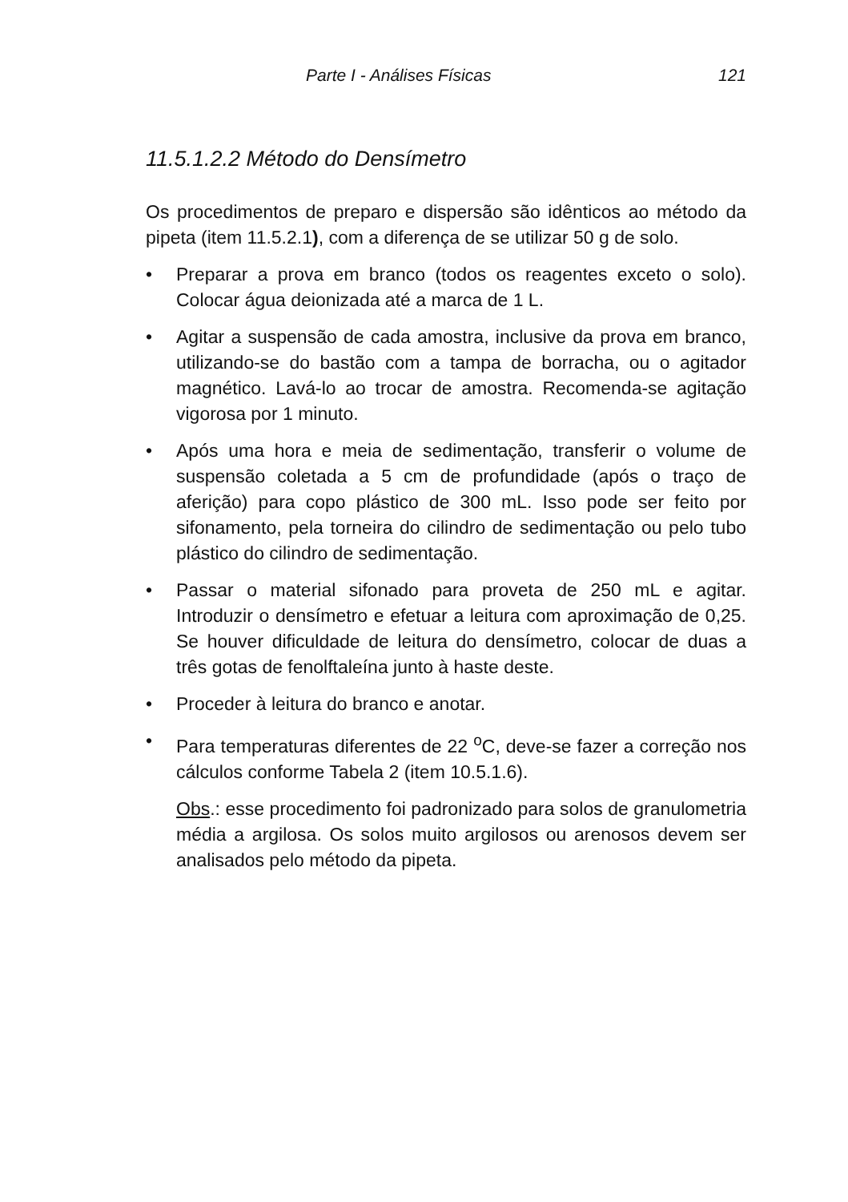Parte I - Análises Físicas 121
11.5.1.2.2 Método do Densímetro
Os procedimentos de preparo e dispersão são idênticos ao método da pipeta (item 11.5.2.1), com a diferença de se utilizar 50 g de solo.
• Preparar a prova em branco (todos os reagentes exceto o solo). Colocar água deionizada até a marca de 1 L.
• Agitar a suspensão de cada amostra, inclusive da prova em branco, utilizando-se do bastão com a tampa de borracha, ou o agitador magnético. Lavá-lo ao trocar de amostra. Recomenda-se agitação vigorosa por 1 minuto.
• Após uma hora e meia de sedimentação, transferir o volume de suspensão coletada a 5 cm de profundidade (após o traço de aferição) para copo plástico de 300 mL. Isso pode ser feito por sifonamento, pela torneira do cilindro de sedimentação ou pelo tubo plástico do cilindro de sedimentação.
• Passar o material sifonado para proveta de 250 mL e agitar. Introduzir o densímetro e efetuar a leitura com aproximação de 0,25. Se houver dificuldade de leitura do densímetro, colocar de duas a três gotas de fenolftaleína junto à haste deste.
• Proceder à leitura do branco e anotar.
• Para temperaturas diferentes de 22 <sup>o</sup>C, deve-se fazer a correção nos cálculos conforme Tabela 2 (item 10.5.1.6).
Obs.: esse procedimento foi padronizado para solos de granulometria média a argilosa. Os solos muito argilosos ou arenosos devem ser analisados pelo método da pipeta.